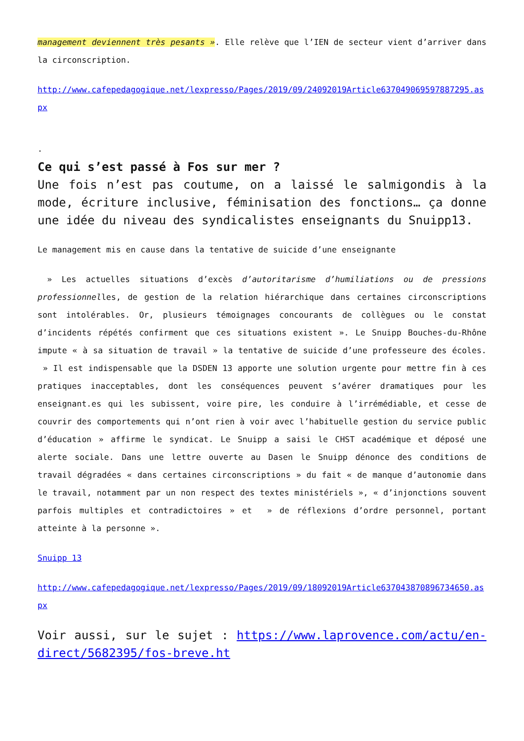management deviennent très pesants ». Elle relève que l’IEN de secteur vient d’arriver dans la circonscription.
http://www.cafepedagogique.net/lexpresso/Pages/2019/09/24092019Article637049069597887295.aspx
.
Ce qui s’est passé à Fos sur mer ?
Une fois n’est pas coutume, on a laissé le salmigondis à la mode, écriture inclusive, féminisation des fonctions… ça donne une idée du niveau des syndicalistes enseignants du Snuipp13.
Le management mis en cause dans la tentative de suicide d’une enseignante
» Les actuelles situations d’excès d’autoritarisme d’humiliations ou de pressions professionnelles, de gestion de la relation hiérarchique dans certaines circonscriptions sont intolérables. Or, plusieurs témoignages concourants de collègues ou le constat d’incidents répétés confirment que ces situations existent ». Le Snuipp Bouches-du-Rhône impute « à sa situation de travail » la tentative de suicide d’une professeure des écoles. » Il est indispensable que la DSDEN 13 apporte une solution urgente pour mettre fin à ces pratiques inacceptables, dont les conséquences peuvent s’avérer dramatiques pour les enseignant.es qui les subissent, voire pire, les conduire à l’irrémédiable, et cesse de couvrir des comportements qui n’ont rien à voir avec l’habituelle gestion du service public d’éducation » affirme le syndicat. Le Snuipp a saisi le CHST académique et déposé une alerte sociale. Dans une lettre ouverte au Dasen le Snuipp dénonce des conditions de travail dégradées « dans certaines circonscriptions » du fait « de manque d’autonomie dans le travail, notamment par un non respect des textes ministériels », « d’injonctions souvent parfois multiples et contradictoires » et » de réflexions d’ordre personnel, portant atteinte à la personne ».
Snuipp 13
http://www.cafepedagogique.net/lexpresso/Pages/2019/09/18092019Article637043870896734650.aspx
Voir aussi, sur le sujet : https://www.laprovence.com/actu/en-direct/5682395/fos-breve.ht